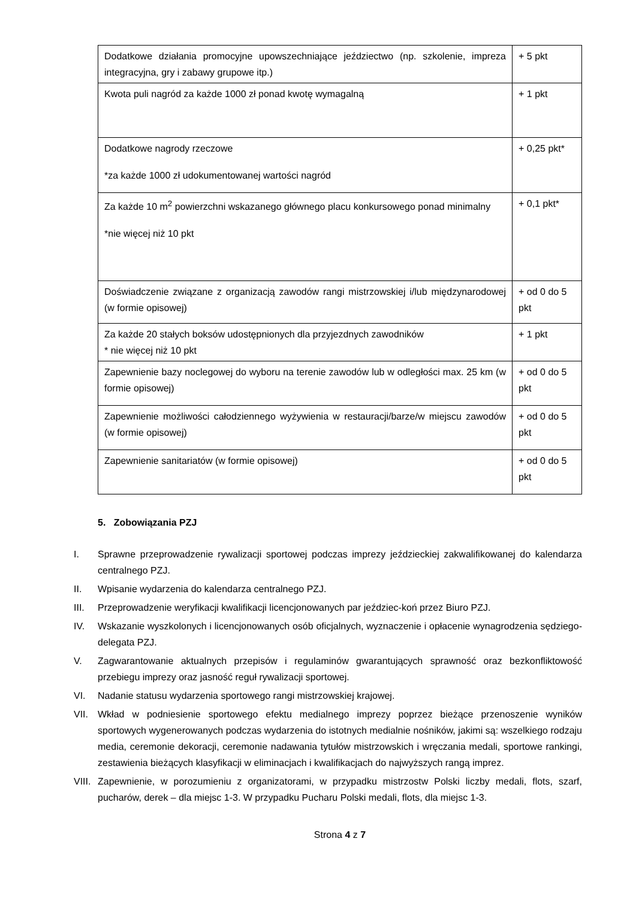| Dodatkowe działania promocyjne upowszechniające jeździectwo (np. szkolenie, impreza integracyjna, gry i zabawy grupowe itp.) | + 5 pkt |
| Kwota puli nagród za każde 1000 zł ponad kwotę wymagalną | + 1 pkt |
| Dodatkowe nagrody rzeczowe *za każde 1000 zł udokumentowanej wartości nagród | + 0,25 pkt* |
| Za każde 10 m<sup>2</sup> powierzchni wskazanego głównego placu konkursowego ponad minimalny *nie więcej niż 10 pkt | + 0,1 pkt* |
| Doświadczenie związane z organizacją zawodów rangi mistrzowskiej i/lub międzynarodowej (w formie opisowej) | + od 0 do 5 pkt |
| Za każde 20 stałych boksów udostępnionych dla przyjezdnych zawodników * nie więcej niż 10 pkt | + 1 pkt |
| Zapewnienie bazy noclegowej do wyboru na terenie zawodów lub w odległości max. 25 km (w formie opisowej) | + od 0 do 5 pkt |
| Zapewnienie możliwości całodziennego wyżywienia w restauracji/barze/w miejscu zawodów (w formie opisowej) | + od 0 do 5 pkt |
| Zapewnienie sanitariatów (w formie opisowej) | + od 0 do 5 pkt |
5. Zobowiązania PZJ
I. Sprawne przeprowadzenie rywalizacji sportowej podczas imprezy jeździeckiej zakwalifikowanej do kalendarza centralnego PZJ.
II. Wpisanie wydarzenia do kalendarza centralnego PZJ.
III. Przeprowadzenie weryfikacji kwalifikacji licencjonowanych par jeździec-koń przez Biuro PZJ.
IV. Wskazanie wyszkolonych i licencjonowanych osób oficjalnych, wyznaczenie i opłacenie wynagrodzenia sędziego-delegata PZJ.
V. Zagwarantowanie aktualnych przepisów i regulaminów gwarantujących sprawność oraz bezkonfliktowość przebiegu imprezy oraz jasność reguł rywalizacji sportowej.
VI. Nadanie statusu wydarzenia sportowego rangi mistrzowskiej krajowej.
VII. Wkład w podniesienie sportowego efektu medialnego imprezy poprzez bieżące przenoszenie wyników sportowych wygenerowanych podczas wydarzenia do istotnych medialnie nośników, jakimi są: wszelkiego rodzaju media, ceremonie dekoracji, ceremonie nadawania tytułów mistrzowskich i wręczania medali, sportowe rankingi, zestawienia bieżących klasyfikacji w eliminacjach i kwalifikacjach do najwyższych rangą imprez.
VIII. Zapewnienie, w porozumieniu z organizatorami, w przypadku mistrzostw Polski liczby medali, flots, szarf, pucharów, derek – dla miejsc 1-3. W przypadku Pucharu Polski medali, flots, dla miejsc 1-3.
Strona 4 z 7